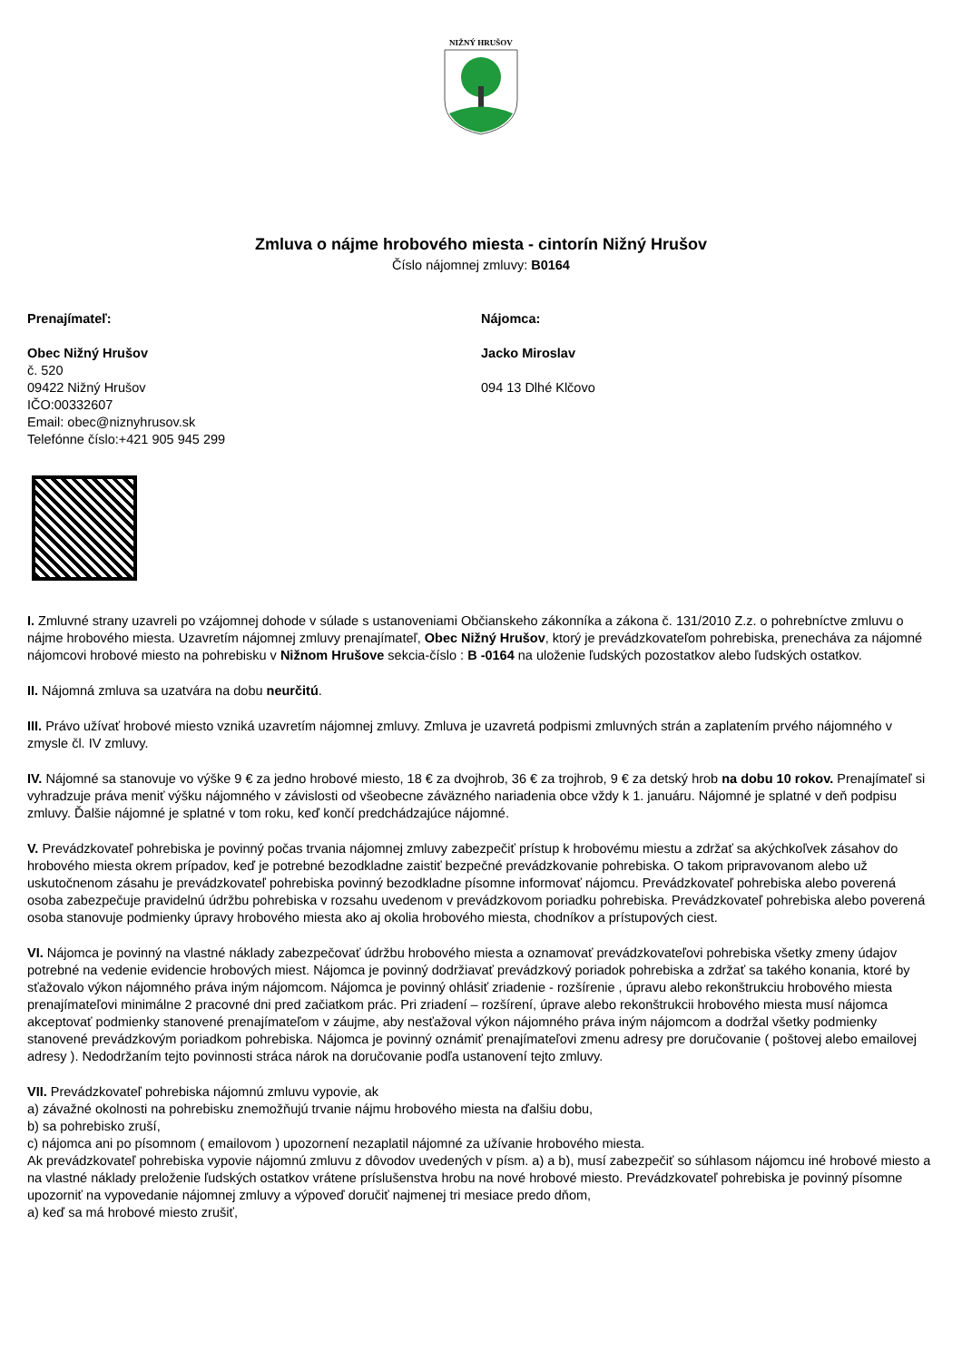NIŽNÝ HRUŠOV
Zmluva o nájme hrobového miesta - cintorín Nižný Hrušov
Číslo nájomnej zmluvy: B0164
Prenajímateľ:
Obec Nižný Hrušov
č. 520
09422 Nižný Hrušov
IČO:00332607
Email: obec@niznyhrusov.sk
Telefónne číslo:+421 905 945 299
Nájomca:
Jacko Miroslav
094 13 Dlhé Klčovo
I. Zmluvné strany uzavreli po vzájomnej dohode v súlade s ustanoveniami Občianskeho zákonníka a zákona č. 131/2010 Z.z. o pohrebníctve zmluvu o nájme hrobového miesta. Uzavretím nájomnej zmluvy prenajímateľ, Obec Nižný Hrušov, ktorý je prevádzkovateľom pohrebiska, prenecháva za nájomné nájomcovi hrobové miesto na pohrebisku v Nižnom Hrušove sekcia-číslo : B -0164 na uloženie ľudských pozostatkov alebo ľudských ostatkov.
II. Nájomná zmluva sa uzatvára na dobu neurčitú.
III. Právo užívať hrobové miesto vzniká uzavretím nájomnej zmluvy. Zmluva je uzavretá podpismi zmluvných strán a zaplatením prvého nájomného v zmysle čl. IV zmluvy.
IV. Nájomné sa stanovuje vo výške 9 € za jedno hrobové miesto, 18 € za dvojhrob, 36 € za trojhrob, 9 € za detský hrob na dobu 10 rokov. Prenajímateľ si vyhradzuje práva meniť výšku nájomného v závislosti od všeobecne záväzného nariadenia obce vždy k 1. januáru. Nájomné je splatné v deň podpisu zmluvy. Ďalšie nájomné je splatné v tom roku, keď končí predchádzajúce nájomné.
V. Prevádzkovateľ pohrebiska je povinný počas trvania nájomnej zmluvy zabezpečiť prístup k hrobovému miestu a zdržať sa akýchkoľvek zásahov do hrobového miesta okrem prípadov, keď je potrebné bezodkladne zaistiť bezpečné prevádzkovanie pohrebiska. O takom pripravovanom alebo už uskutočnenom zásahu je prevádzkovateľ pohrebiska povinný bezodkladne písomne informovať nájomcu. Prevádzkovateľ pohrebiska alebo poverená osoba zabezpečuje pravidelnú údržbu pohrebiska v rozsahu uvedenom v prevádzkovom poriadku pohrebiska. Prevádzkovateľ pohrebiska alebo poverená osoba stanovuje podmienky úpravy hrobového miesta ako aj okolia hrobového miesta, chodníkov a prístupových ciest.
VI. Nájomca je povinný na vlastné náklady zabezpečovať údržbu hrobového miesta a oznamovať prevádzkovateľovi pohrebiska všetky zmeny údajov potrebné na vedenie evidencie hrobových miest. Nájomca je povinný dodržiavať prevádzkový poriadok pohrebiska a zdržať sa takého konania, ktoré by sťažovalo výkon nájomného práva iným nájomcom. Nájomca je povinný ohlásiť zriadenie - rozšírenie , úpravu alebo rekonštrukciu hrobového miesta prenajímateľovi minimálne 2 pracovné dni pred začiatkom prác. Pri zriadení – rozšírení, úprave alebo rekonštrukcii hrobového miesta musí nájomca akceptovať podmienky stanovené prenajímateľom v záujme, aby nesťažoval výkon nájomného práva iným nájomcom a dodržal všetky podmienky stanovené prevádzkovým poriadkom pohrebiska. Nájomca je povinný oznámiť prenajímateľovi zmenu adresy pre doručovanie ( poštovej alebo emailovej adresy ). Nedodržaním tejto povinnosti stráca nárok na doručovanie podľa ustanovení tejto zmluvy.
VII. Prevádzkovateľ pohrebiska nájomnú zmluvu vypovie, ak
a) závažné okolnosti na pohrebisku znemožňujú trvanie nájmu hrobového miesta na ďalšiu dobu,
b) sa pohrebisko zruší,
c) nájomca ani po písomnom ( emailovom ) upozornení nezaplatil nájomné za užívanie hrobového miesta.
Ak prevádzkovateľ pohrebiska vypovie nájomnú zmluvu z dôvodov uvedených v písm. a) a b), musí zabezpečiť so súhlasom nájomcu iné hrobové miesto a na vlastné náklady preloženie ľudských ostatkov vrátene príslušenstva hrobu na nové hrobové miesto. Prevádzkovateľ pohrebiska je povinný písomne upozorniť na vypovedanie nájomnej zmluvy a výpoveď doručiť najmenej tri mesiace predo dňom,
a) keď sa má hrobové miesto zrušiť,